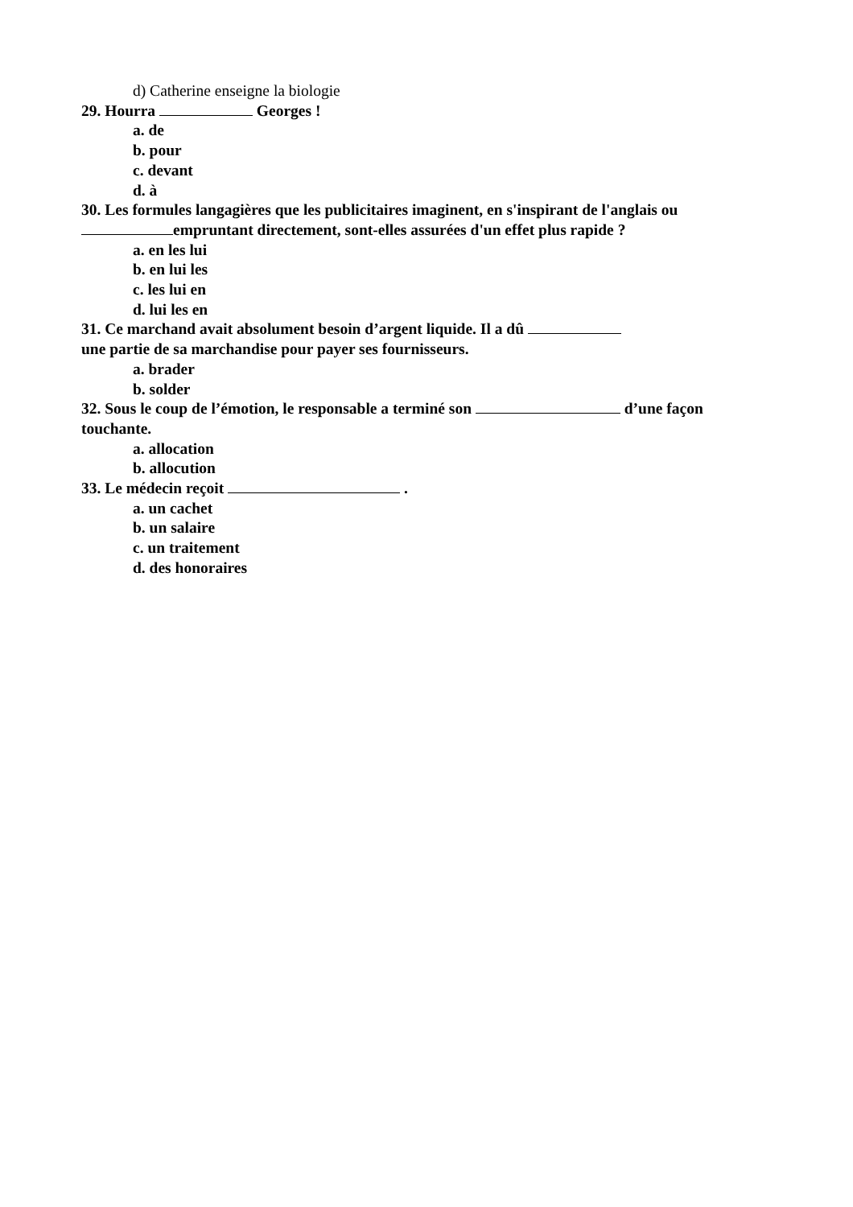d) Catherine enseigne la biologie
29. Hourra Georges !
a. de
b. pour
c. devant
d. à
30. Les formules langagières que les publicitaires imaginent, en s'inspirant de l'anglais ou empruntant directement, sont-elles assurées d'un effet plus rapide ?
a. en les lui
b. en lui les
c. les lui en
d. lui les en
31. Ce marchand avait absolument besoin d’argent liquide. Il a dû
une partie de sa marchandise pour payer ses fournisseurs.
a. brader
b. solder
32. Sous le coup de l’émotion, le responsable a terminé son d’une façon touchante.
a. allocation
b. allocution
33. Le médecin reçoit .
a. un cachet
b. un salaire
c. un traitement
d. des honoraires